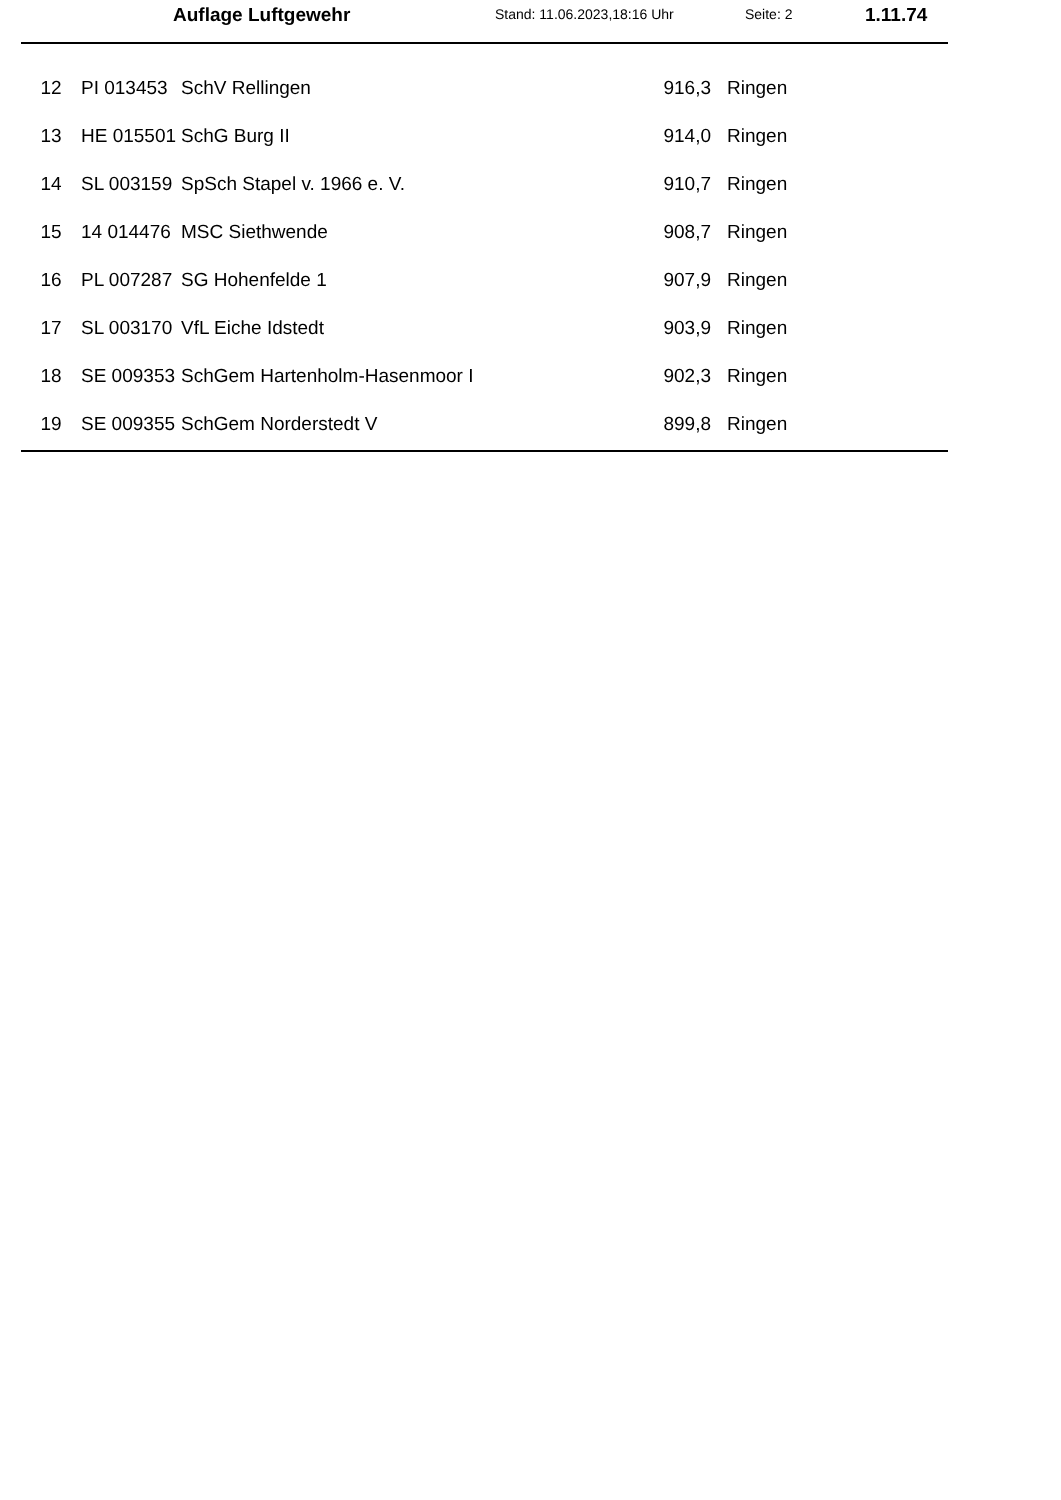Auflage Luftgewehr Stand: 11.06.2023,18:16 Uhr Seite: 2 1.11.74
| 12 | PI 013453 | SchV Rellingen | 916,3 | Ringen |
| 13 | HE 015501 | SchG Burg II | 914,0 | Ringen |
| 14 | SL 003159 | SpSch Stapel v. 1966 e. V. | 910,7 | Ringen |
| 15 | 14 014476 | MSC Siethwende | 908,7 | Ringen |
| 16 | PL 007287 | SG Hohenfelde 1 | 907,9 | Ringen |
| 17 | SL 003170 | VfL Eiche Idstedt | 903,9 | Ringen |
| 18 | SE 009353 | SchGem Hartenholm-Hasenmoor I | 902,3 | Ringen |
| 19 | SE 009355 | SchGem Norderstedt V | 899,8 | Ringen |